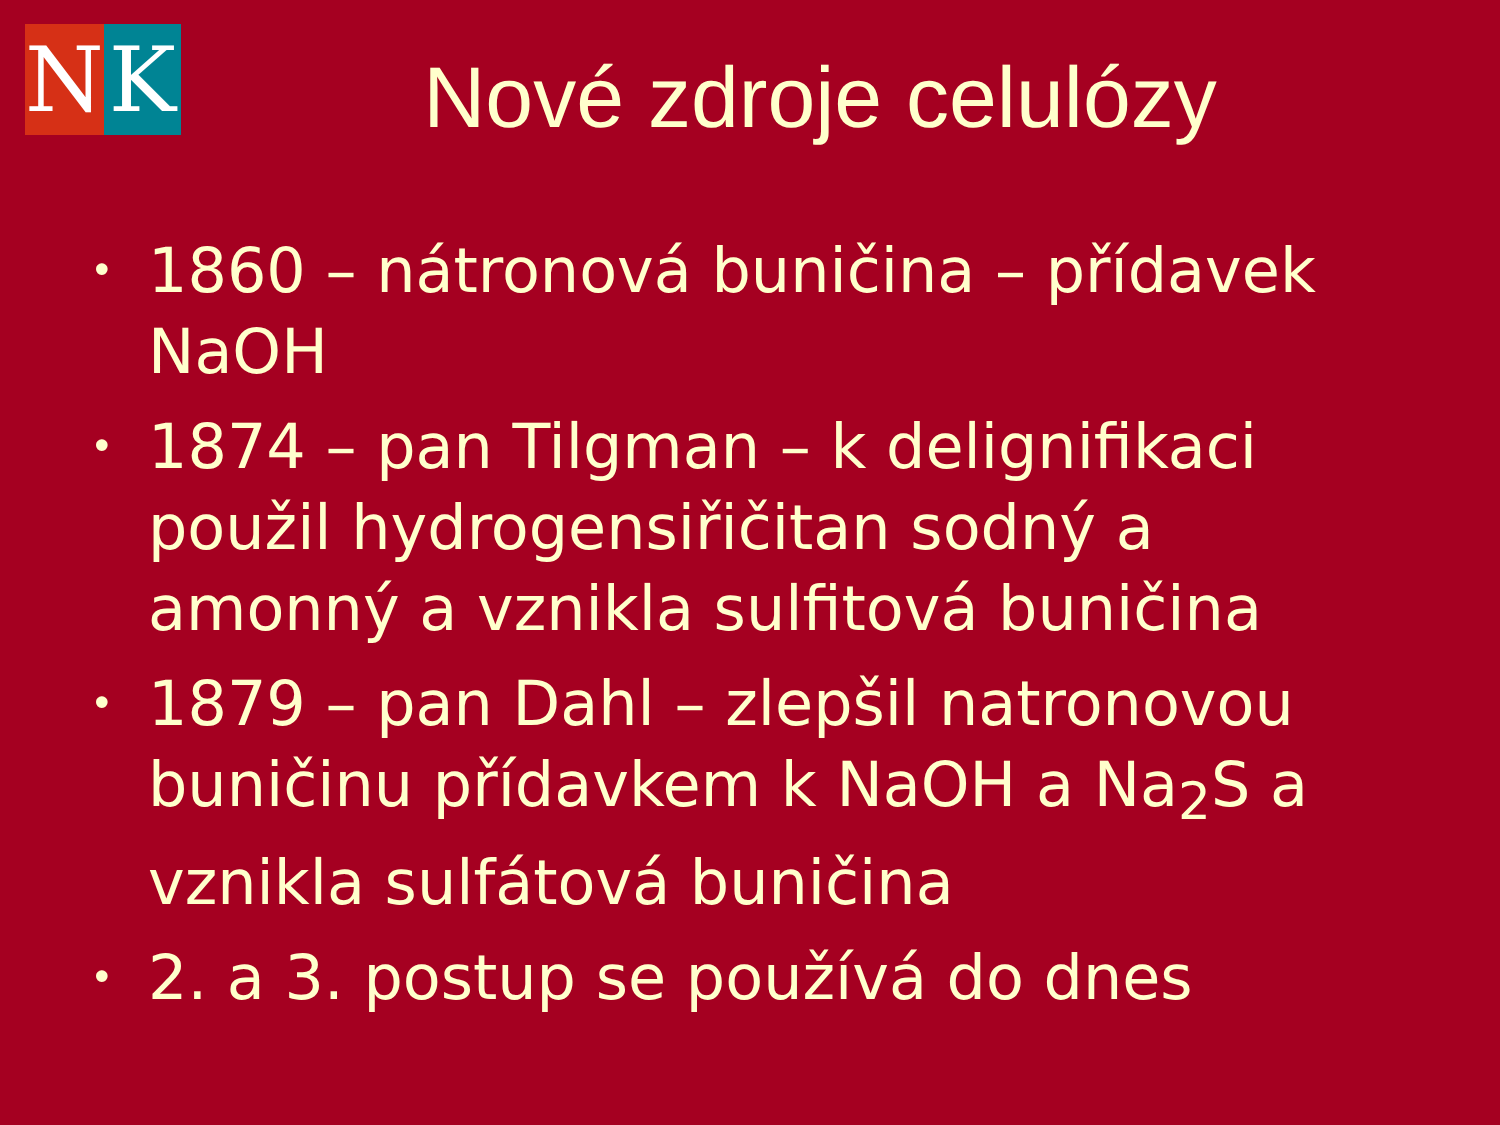N K
Nové zdroje celulózy
• 1860 – nátronová buničina – přídavek NaOH
• 1874 – pan Tilgman – k delignifikaci použil hydrogensiřičitan sodný a amonný a vznikla sulfitová buničina
• 1879 – pan Dahl – zlepšil natronovou buničinu přídavkem k NaOH a Na<sub>2</sub>S a vznikla sulfátová buničina
• 2. a 3. postup se používá do dnes